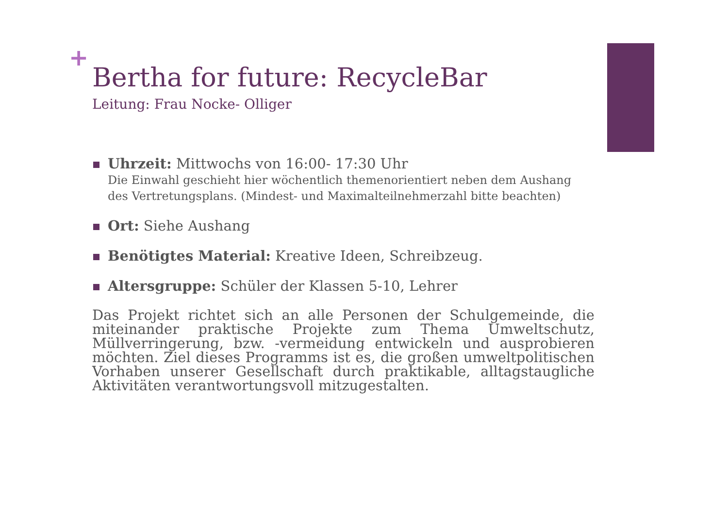+
Bertha for future: RecycleBar
Leitung: Frau Nocke- Olliger
Uhrzeit: Mittwochs von 16:00- 17:30 Uhr
Die Einwahl geschieht hier wöchentlich themenorientiert neben dem Aushang des Vertretungsplans. (Mindest- und Maximalteilnehmerzahl bitte beachten)
Ort: Siehe Aushang
Benötigtes Material: Kreative Ideen, Schreibzeug.
Altersgruppe: Schüler der Klassen 5-10, Lehrer
Das Projekt richtet sich an alle Personen der Schulgemeinde, die miteinander praktische Projekte zum Thema Umweltschutz, Müllverringerung, bzw. -vermeidung entwickeln und ausprobieren möchten. Ziel dieses Programms ist es, die großen umweltpolitischen Vorhaben unserer Gesellschaft durch praktikable, alltagstaugliche Aktivitäten verantwortungsvoll mitzugestalten.